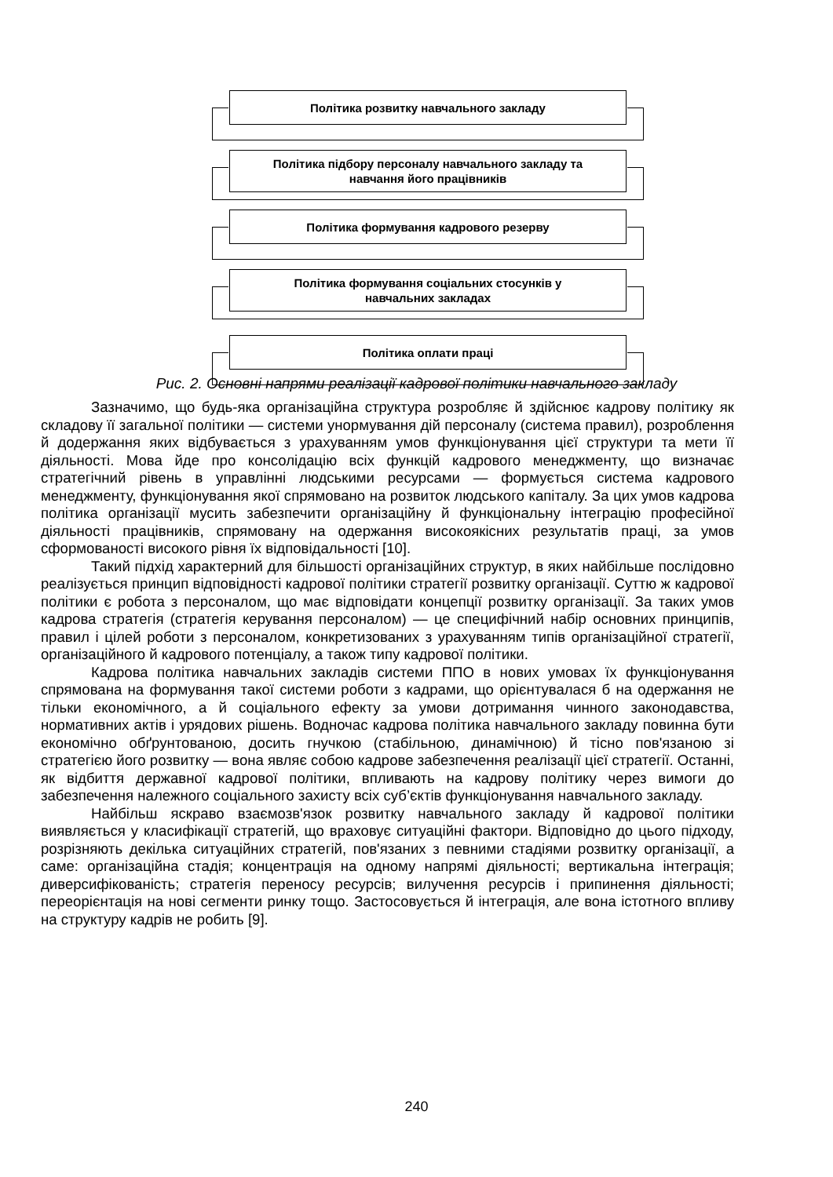Політика розвитку навчального закладу
Політика підбору персоналу навчального закладу та
навчання його працівників
Політика формування кадрового резерву
Політика формування соціальних стосунків у
навчальних закладах
Політика оплати праці
Рис. 2. Основні напрями реалізації кадрової політики навчального закладу
Зазначимо, що будь-яка організаційна структура розробляє й здійснює кадрову політику як складову її загальної політики — системи унормування дій персоналу (система правил), розроблення й додержання яких відбувається з урахуванням умов функціонування цієї структури та мети її діяльності. Мова йде про консолідацію всіх функцій кадрового менеджменту, що визначає стратегічний рівень в управлінні людськими ресурсами — формується система кадрового менеджменту, функціонування якої спрямовано на розвиток людського капіталу. За цих умов кадрова політика організації мусить забезпечити організаційну й функціональну інтеграцію професійної діяльності працівників, спрямовану на одержання високоякісних результатів праці, за умов сформованості високого рівня їх відповідальності [10].
Такий підхід характерний для більшості організаційних структур, в яких найбільше послідовно реалізується принцип відповідності кадрової політики стратегії розвитку організації. Суттю ж кадрової політики є робота з персоналом, що має відповідати концепції розвитку організації. За таких умов кадрова стратегія (стратегія керування персоналом) — це специфічний набір основних принципів, правил і цілей роботи з персоналом, конкретизованих з урахуванням типів організаційної стратегії, організаційного й кадрового потенціалу, а також типу кадрової політики.
Кадрова політика навчальних закладів системи ППО в нових умовах їх функціонування спрямована на формування такої системи роботи з кадрами, що орієнтувалася б на одержання не тільки економічного, а й соціального ефекту за умови дотримання чинного законодавства, нормативних актів і урядових рішень. Водночас кадрова політика навчального закладу повинна бути економічно обґрунтованою, досить гнучкою (стабільною, динамічною) й тісно пов'язаною зі стратегією його розвитку — вона являє собою кадрове забезпечення реалізації цієї стратегії. Останні, як відбиття державної кадрової політики, впливають на кадрову політику через вимоги до забезпечення належного соціального захисту всіх суб’єктів функціонування навчального закладу.
Найбільш яскраво взаємозв'язок розвитку навчального закладу й кадрової політики виявляється у класифікації стратегій, що враховує ситуаційні фактори. Відповідно до цього підходу, розрізняють декілька ситуаційних стратегій, пов'язаних з певними стадіями розвитку організації, а саме: організаційна стадія; концентрація на одному напрямі діяльності; вертикальна інтеграція; диверсифікованість; стратегія переносу ресурсів; вилучення ресурсів і припинення діяльності; переорієнтація на нові сегменти ринку тощо. Застосовується й інтеграція, але вона істотного впливу на структуру кадрів не робить [9].
240